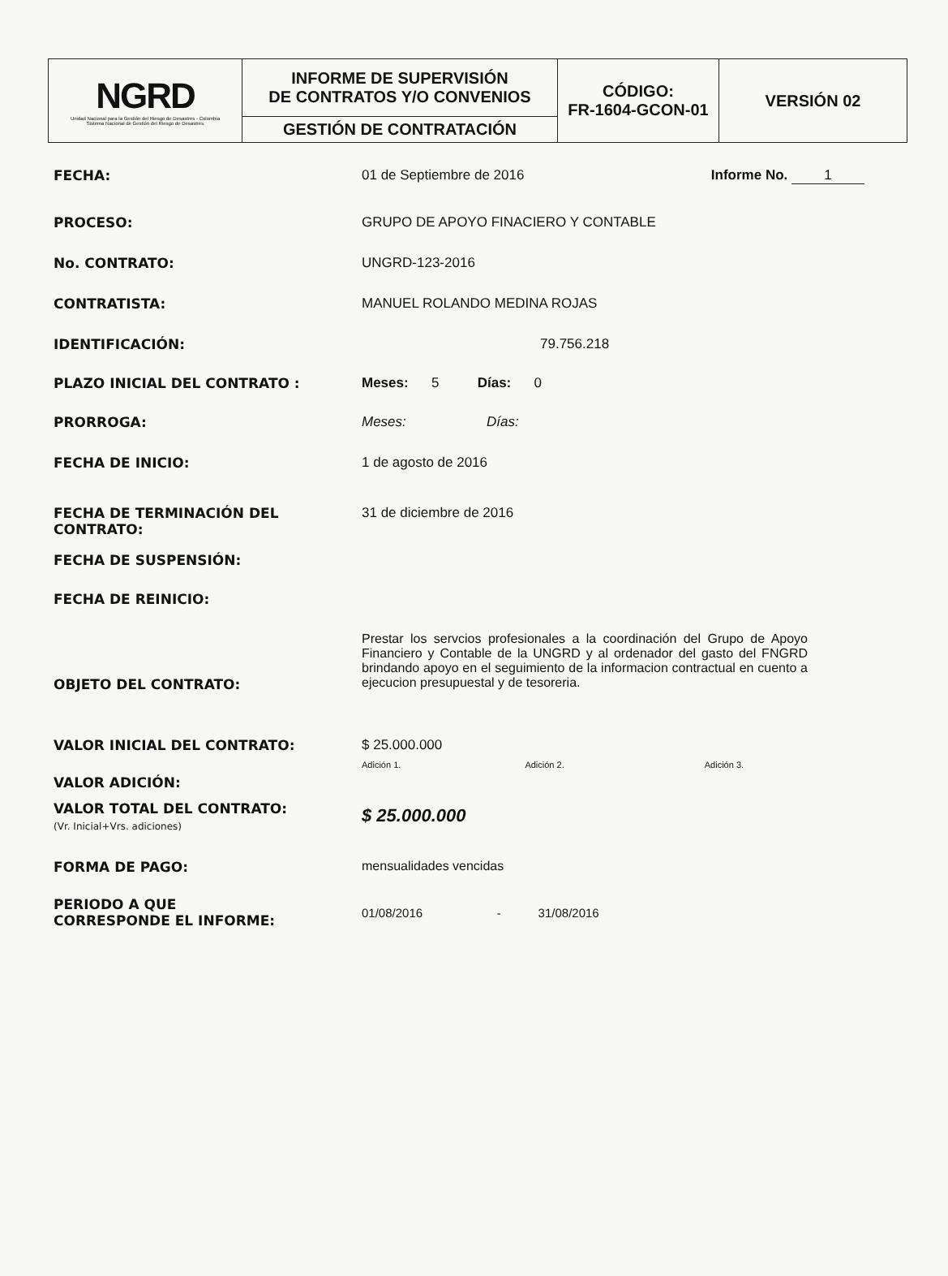| NGRD Unidad Nacional para la Gestión del Riesgo de Desastres - Colombia Sistema Nacional de Gestión del Riesgo de Desastres | INFORME DE SUPERVISIÓN DE CONTRATOS Y/O CONVENIOS | CÓDIGO: FR-1604-GCON-01 | VERSIÓN 02 |
| | GESTIÓN DE CONTRATACIÓN | | |
| FECHA: | 01 de Septiembre de 2016 | Informe No. 1 |
| PROCESO: | GRUPO DE APOYO FINACIERO Y CONTABLE | |
| No. CONTRATO: | UNGRD-123-2016 | |
| CONTRATISTA: | MANUEL ROLANDO MEDINA ROJAS | |
| IDENTIFICACIÓN: | 79.756.218 | |
| PLAZO INICIAL DEL CONTRATO : | Meses: 5 Días: 0 | |
| PRORROGA: | Meses: Días: | |
| FECHA DE INICIO: | 1 de agosto de 2016 | |
| FECHA DE TERMINACIÓN DEL CONTRATO: | 31 de diciembre de 2016 | |
| FECHA DE SUSPENSIÓN: | | |
| FECHA DE REINICIO: | | |
| OBJETO DEL CONTRATO: | Prestar los servcios profesionales a la coordinación del Grupo de Apoyo Financiero y Contable de la UNGRD y al ordenador del gasto del FNGRD brindando apoyo en el seguimiento de la informacion contractual en cuento a ejecucion presupuestal y de tesoreria. | |
| VALOR INICIAL DEL CONTRATO: | $ 25.000.000 | |
| VALOR ADICIÓN: | Adición 1. Adición 2. Adición 3. | |
| VALOR TOTAL DEL CONTRATO: (Vr. Inicial+Vrs. adiciones) | $ 25.000.000 | |
| FORMA DE PAGO: | mensualidades vencidas | |
| PERIODO A QUE CORRESPONDE EL INFORME: | 01/08/2016 - 31/08/2016 | |